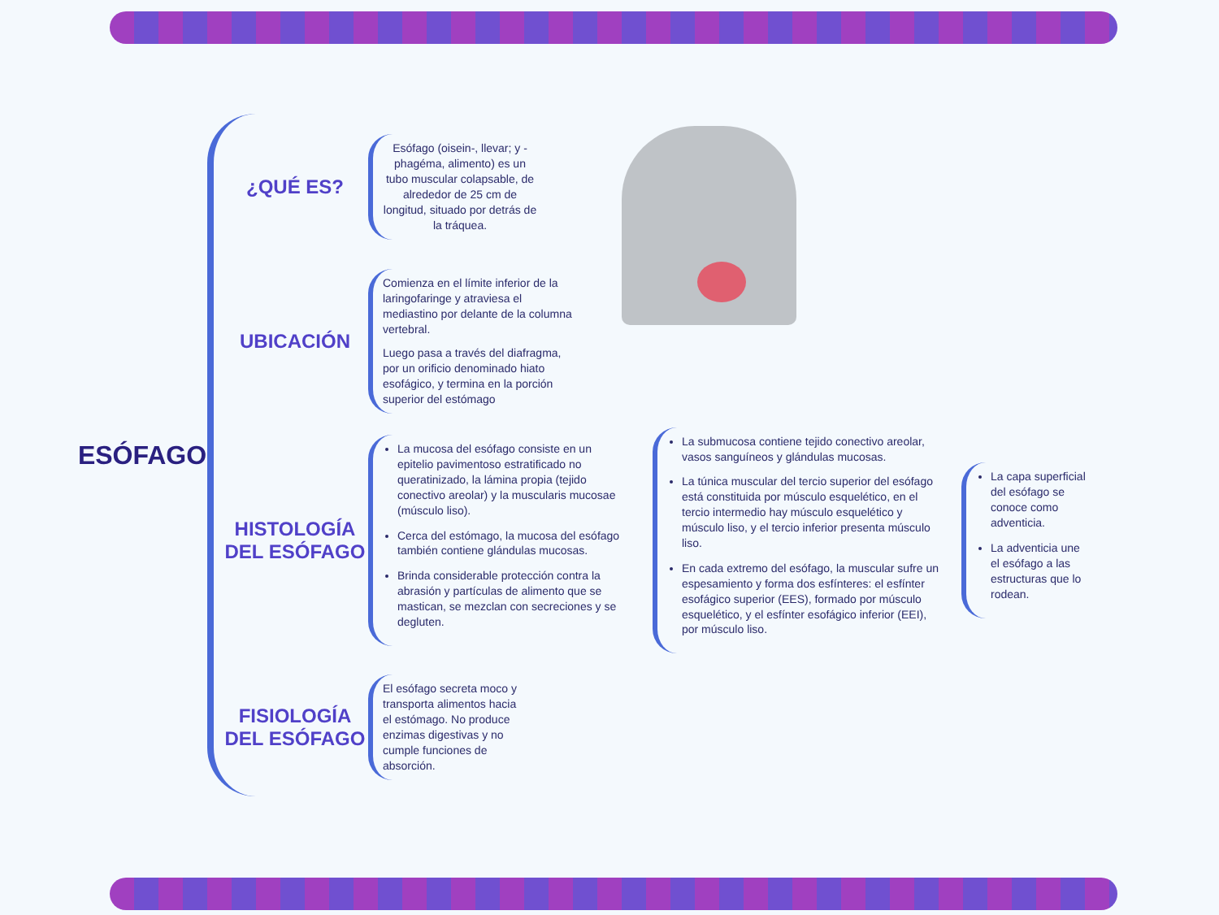ESÓFAGO
¿QUÉ ES?
Esófago (oisein-, llevar; y -phagéma, alimento) es un tubo muscular colapsable, de alrededor de 25 cm de longitud, situado por detrás de la tráquea.
UBICACIÓN
Comienza en el límite inferior de la laringofaringe y atraviesa el mediastino por delante de la columna vertebral.
Luego pasa a través del diafragma, por un orificio denominado hiato esofágico, y termina en la porción superior del estómago
HISTOLOGÍA DEL ESÓFAGO
La mucosa del esófago consiste en un epitelio pavimentoso estratificado no queratinizado, la lámina propia (tejido conectivo areolar) y la muscularis mucosae (músculo liso).
Cerca del estómago, la mucosa del esófago también contiene glándulas mucosas.
Brinda considerable protección contra la abrasión y partículas de alimento que se mastican, se mezclan con secreciones y se degluten.
La submucosa contiene tejido conectivo areolar, vasos sanguíneos y glándulas mucosas.
La túnica muscular del tercio superior del esófago está constituida por músculo esquelético, en el tercio intermedio hay músculo esquelético y músculo liso, y el tercio inferior presenta músculo liso.
En cada extremo del esófago, la muscular sufre un espesamiento y forma dos esfínteres: el esfínter esofágico superior (EES), formado por músculo esquelético, y el esfínter esofágico inferior (EEI), por músculo liso.
La capa superficial del esófago se conoce como adventicia.
La adventicia une el esófago a las estructuras que lo rodean.
FISIOLOGÍA DEL ESÓFAGO
El esófago secreta moco y transporta alimentos hacia el estómago. No produce enzimas digestivas y no cumple funciones de absorción.